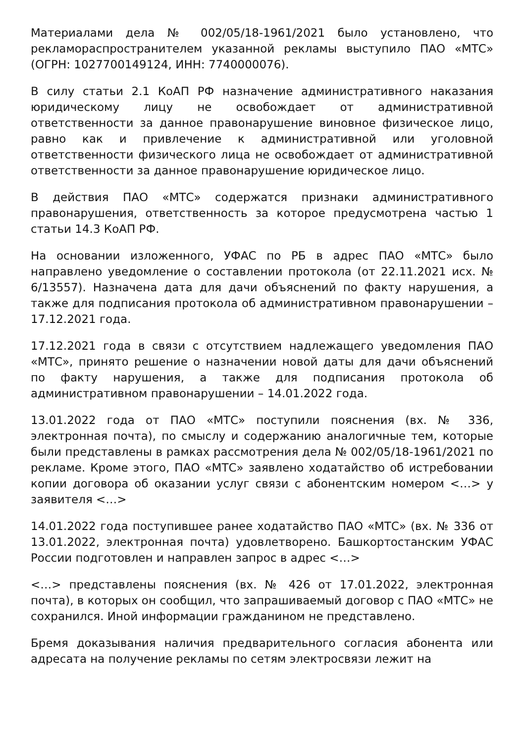Материалами дела № 002/05/18-1961/2021 было установлено, что рекламораспространителем указанной рекламы выступило ПАО «МТС» (ОГРН: 1027700149124, ИНН: 7740000076).
В силу статьи 2.1 КоАП РФ назначение административного наказания юридическому лицу не освобождает от административной ответственности за данное правонарушение виновное физическое лицо, равно как и привлечение к административной или уголовной ответственности физического лица не освобождает от административной ответственности за данное правонарушение юридическое лицо.
В действия ПАО «МТС» содержатся признаки административного правонарушения, ответственность за которое предусмотрена частью 1 статьи 14.3 КоАП РФ.
На основании изложенного, УФАС по РБ в адрес ПАО «МТС» было направлено уведомление о составлении протокола (от 22.11.2021 исх. № 6/13557). Назначена дата для дачи объяснений по факту нарушения, а также для подписания протокола об административном правонарушении – 17.12.2021 года.
17.12.2021 года в связи с отсутствием надлежащего уведомления ПАО «МТС», принято решение о назначении новой даты для дачи объяснений по факту нарушения, а также для подписания протокола об административном правонарушении – 14.01.2022 года.
13.01.2022 года от ПАО «МТС» поступили пояснения (вх. № 336, электронная почта), по смыслу и содержанию аналогичные тем, которые были представлены в рамках рассмотрения дела № 002/05/18-1961/2021 по рекламе. Кроме этого, ПАО «МТС» заявлено ходатайство об истребовании копии договора об оказании услуг связи с абонентским номером <…> у заявителя <…>
14.01.2022 года поступившее ранее ходатайство ПАО «МТС» (вх. № 336 от 13.01.2022, электронная почта) удовлетворено. Башкортостанским УФАС России подготовлен и направлен запрос в адрес <…>
<…> представлены пояснения (вх. № 426 от 17.01.2022, электронная почта), в которых он сообщил, что запрашиваемый договор с ПАО «МТС» не сохранился. Иной информации гражданином не представлено.
Бремя доказывания наличия предварительного согласия абонента или адресата на получение рекламы по сетям электросвязи лежит на